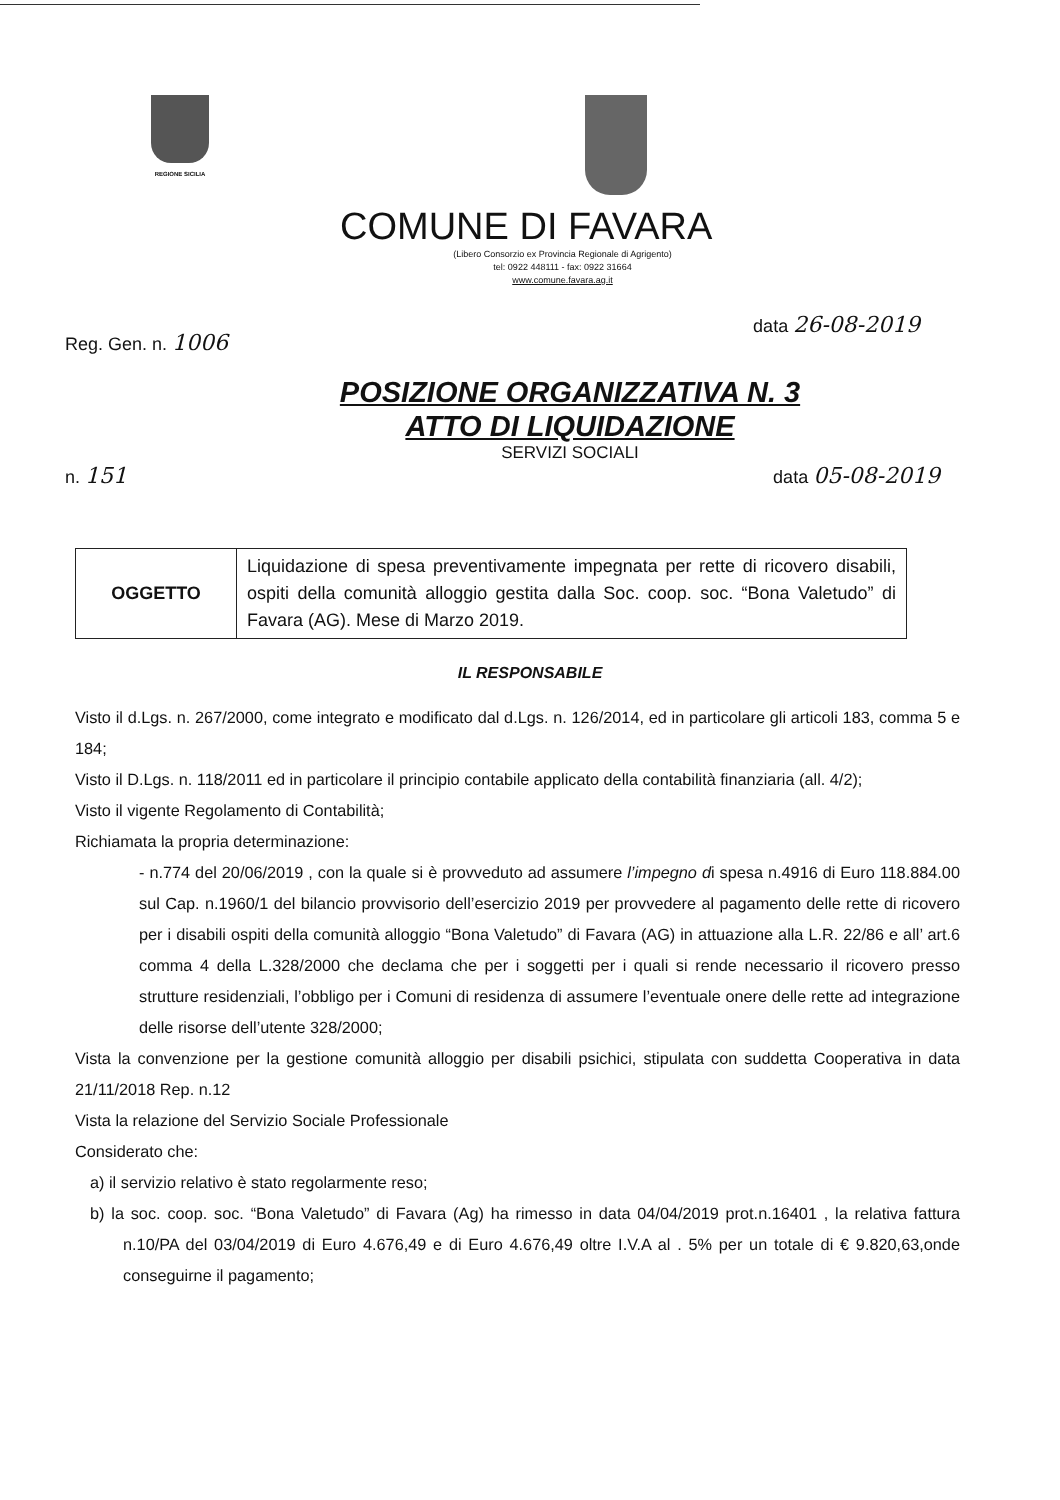REGIONE SICILIA
COMUNE DI FAVARA
(Libero Consorzio ex Provincia Regionale di Agrigento)
tel: 0922 448111 - fax: 0922 31664
www.comune.favara.ag.it
Reg. Gen. n. 1006 data 26-08-2019
POSIZIONE ORGANIZZATIVA N. 3
ATTO DI LIQUIDAZIONE
SERVIZI SOCIALI
n. 151 data 05-08-2019
| OGGETTO | Liquidazione di spesa preventivamente impegnata per rette di ricovero disabili, ospiti della comunità alloggio gestita dalla Soc. coop. soc. “Bona Valetudo” di Favara (AG). Mese di Marzo 2019. |
IL RESPONSABILE
Visto il d.Lgs. n. 267/2000, come integrato e modificato dal d.Lgs. n. 126/2014, ed in particolare gli articoli 183, comma 5 e 184;
Visto il D.Lgs. n. 118/2011 ed in particolare il principio contabile applicato della contabilità finanziaria (all. 4/2);
Visto il vigente Regolamento di Contabilità;
Richiamata la propria determinazione:
- n.774 del 20/06/2019 , con la quale si è provveduto ad assumere l’impegno di spesa n.4916 di Euro 118.884.00 sul Cap. n.1960/1 del bilancio provvisorio dell’esercizio 2019 per provvedere al pagamento delle rette di ricovero per i disabili ospiti della comunità alloggio “Bona Valetudo” di Favara (AG) in attuazione alla L.R. 22/86 e all’ art.6 comma 4 della L.328/2000 che declama che per i soggetti per i quali si rende necessario il ricovero presso strutture residenziali, l’obbligo per i Comuni di residenza di assumere l’eventuale onere delle rette ad integrazione delle risorse dell’utente 328/2000;
Vista la convenzione per la gestione comunità alloggio per disabili psichici, stipulata con suddetta Cooperativa in data 21/11/2018 Rep. n.12
Vista la relazione del Servizio Sociale Professionale
Considerato che:
a) il servizio relativo è stato regolarmente reso;
b) la soc. coop. soc. “Bona Valetudo” di Favara (Ag) ha rimesso in data 04/04/2019 prot.n.16401 , la relativa fattura n.10/PA del 03/04/2019 di Euro 4.676,49 e di Euro 4.676,49 oltre I.V.A al . 5% per un totale di € 9.820,63,onde conseguirne il pagamento;